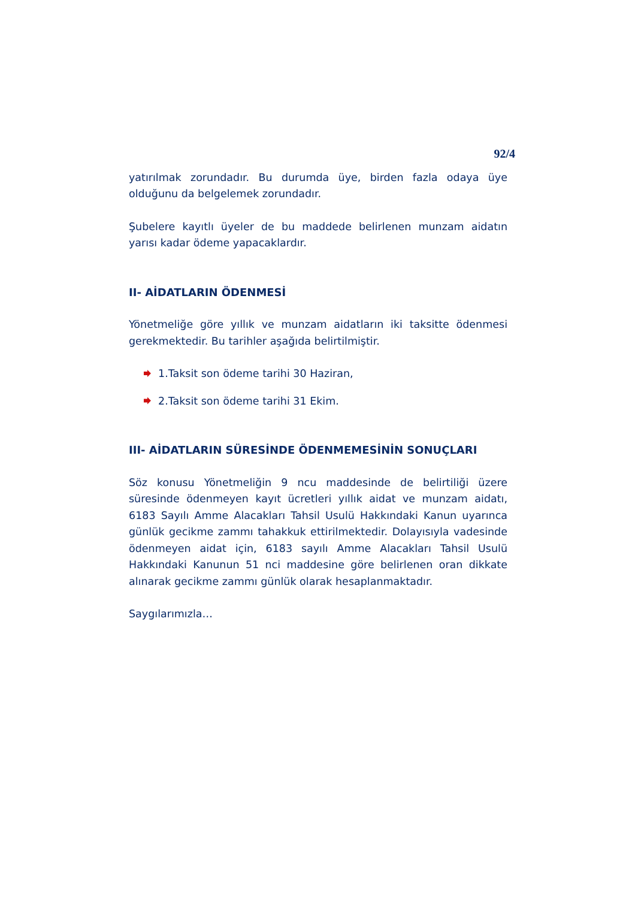92/4
yatırılmak zorundadır. Bu durumda üye, birden fazla odaya üye olduğunu da belgelemek zorundadır.
Şubelere kayıtlı üyeler de bu maddede belirlenen munzam aidatın yarısı kadar ödeme yapacaklardır.
II- AİDATLARIN ÖDENMESİ
Yönetmeliğe göre yıllık ve munzam aidatların iki taksitte ödenmesi gerekmektedir. Bu tarihler aşağıda belirtilmiştir.
1.Taksit son ödeme tarihi 30 Haziran,
2.Taksit son ödeme tarihi 31 Ekim.
III- AİDATLARIN SÜRESİNDE ÖDENMEMESİNİN SONUÇLARI
Söz konusu Yönetmeliğin 9 ncu maddesinde de belirtiliği üzere süresinde ödenmeyen kayıt ücretleri yıllık aidat ve munzam aidatı, 6183 Sayılı Amme Alacakları Tahsil Usulü Hakkındaki Kanun uyarınca günlük gecikme zammı tahakkuk ettirilmektedir. Dolayısıyla vadesinde ödenmeyen aidat için, 6183 sayılı Amme Alacakları Tahsil Usulü Hakkındaki Kanunun 51 nci maddesine göre belirlenen oran dikkate alınarak gecikme zammı günlük olarak hesaplanmaktadır.
Saygılarımızla…